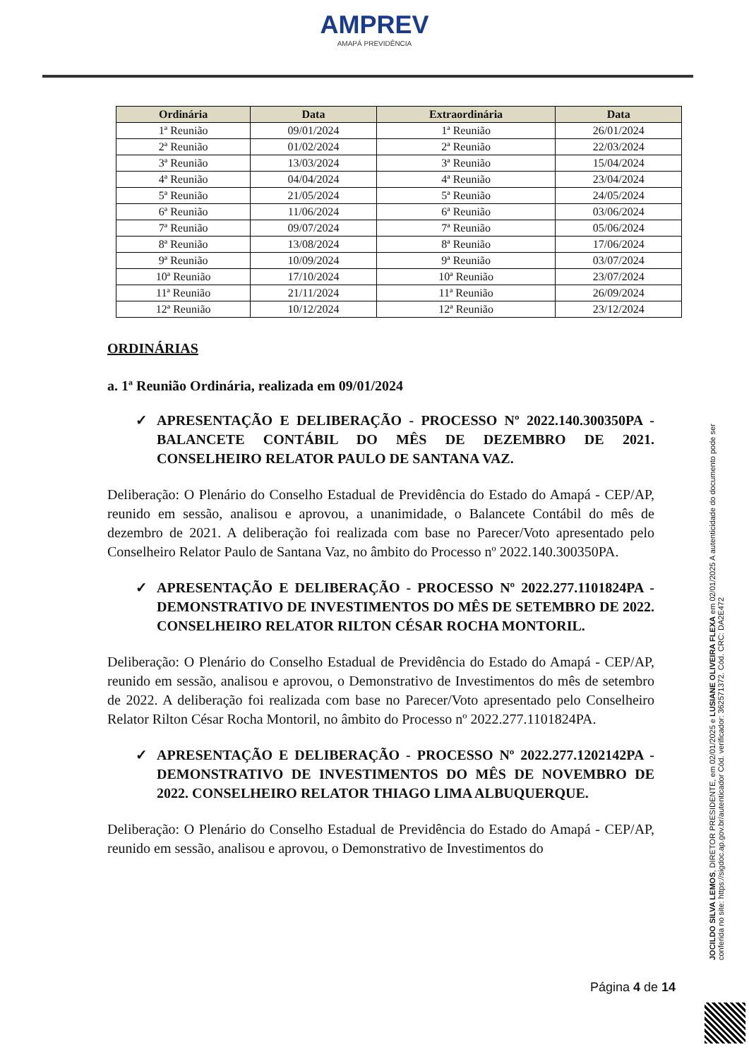AMPREV
AMAPÁ PREVIDÊNCIA
| Ordinária | Data | Extraordinária | Data |
| --- | --- | --- | --- |
| 1ª Reunião | 09/01/2024 | 1ª Reunião | 26/01/2024 |
| 2ª Reunião | 01/02/2024 | 2ª Reunião | 22/03/2024 |
| 3ª Reunião | 13/03/2024 | 3ª Reunião | 15/04/2024 |
| 4ª Reunião | 04/04/2024 | 4ª Reunião | 23/04/2024 |
| 5ª Reunião | 21/05/2024 | 5ª Reunião | 24/05/2024 |
| 6ª Reunião | 11/06/2024 | 6ª Reunião | 03/06/2024 |
| 7ª Reunião | 09/07/2024 | 7ª Reunião | 05/06/2024 |
| 8ª Reunião | 13/08/2024 | 8ª Reunião | 17/06/2024 |
| 9ª Reunião | 10/09/2024 | 9ª Reunião | 03/07/2024 |
| 10ª Reunião | 17/10/2024 | 10ª Reunião | 23/07/2024 |
| 11ª Reunião | 21/11/2024 | 11ª Reunião | 26/09/2024 |
| 12ª Reunião | 10/12/2024 | 12ª Reunião | 23/12/2024 |
ORDINÁRIAS
a. 1ª Reunião Ordinária, realizada em 09/01/2024
✓ APRESENTAÇÃO E DELIBERAÇÃO - PROCESSO Nº 2022.140.300350PA - BALANCETE CONTÁBIL DO MÊS DE DEZEMBRO DE 2021. CONSELHEIRO RELATOR PAULO DE SANTANA VAZ.
Deliberação: O Plenário do Conselho Estadual de Previdência do Estado do Amapá - CEP/AP, reunido em sessão, analisou e aprovou, a unanimidade, o Balancete Contábil do mês de dezembro de 2021. A deliberação foi realizada com base no Parecer/Voto apresentado pelo Conselheiro Relator Paulo de Santana Vaz, no âmbito do Processo nº 2022.140.300350PA.
✓ APRESENTAÇÃO E DELIBERAÇÃO - PROCESSO Nº 2022.277.1101824PA - DEMONSTRATIVO DE INVESTIMENTOS DO MÊS DE SETEMBRO DE 2022. CONSELHEIRO RELATOR RILTON CÉSAR ROCHA MONTORIL.
Deliberação: O Plenário do Conselho Estadual de Previdência do Estado do Amapá - CEP/AP, reunido em sessão, analisou e aprovou, o Demonstrativo de Investimentos do mês de setembro de 2022. A deliberação foi realizada com base no Parecer/Voto apresentado pelo Conselheiro Relator Rilton César Rocha Montoril, no âmbito do Processo nº 2022.277.1101824PA.
✓ APRESENTAÇÃO E DELIBERAÇÃO - PROCESSO Nº 2022.277.1202142PA - DEMONSTRATIVO DE INVESTIMENTOS DO MÊS DE NOVEMBRO DE 2022. CONSELHEIRO RELATOR THIAGO LIMA ALBUQUERQUE.
Deliberação: O Plenário do Conselho Estadual de Previdência do Estado do Amapá - CEP/AP, reunido em sessão, analisou e aprovou, o Demonstrativo de Investimentos do
JOCILDO SILVA LEMOS, DIRETOR PRESIDENTE, em 02/01/2025 e LUSIANE OLIVEIRA FLEXA em 02/01/2025 A autenticidade do documento pode ser conferida no site: https://sigdoc.ap.gov.br/autenticador Cód. verificador: 362571372. Cód. CRC: DA2E472
Página 4 de 14